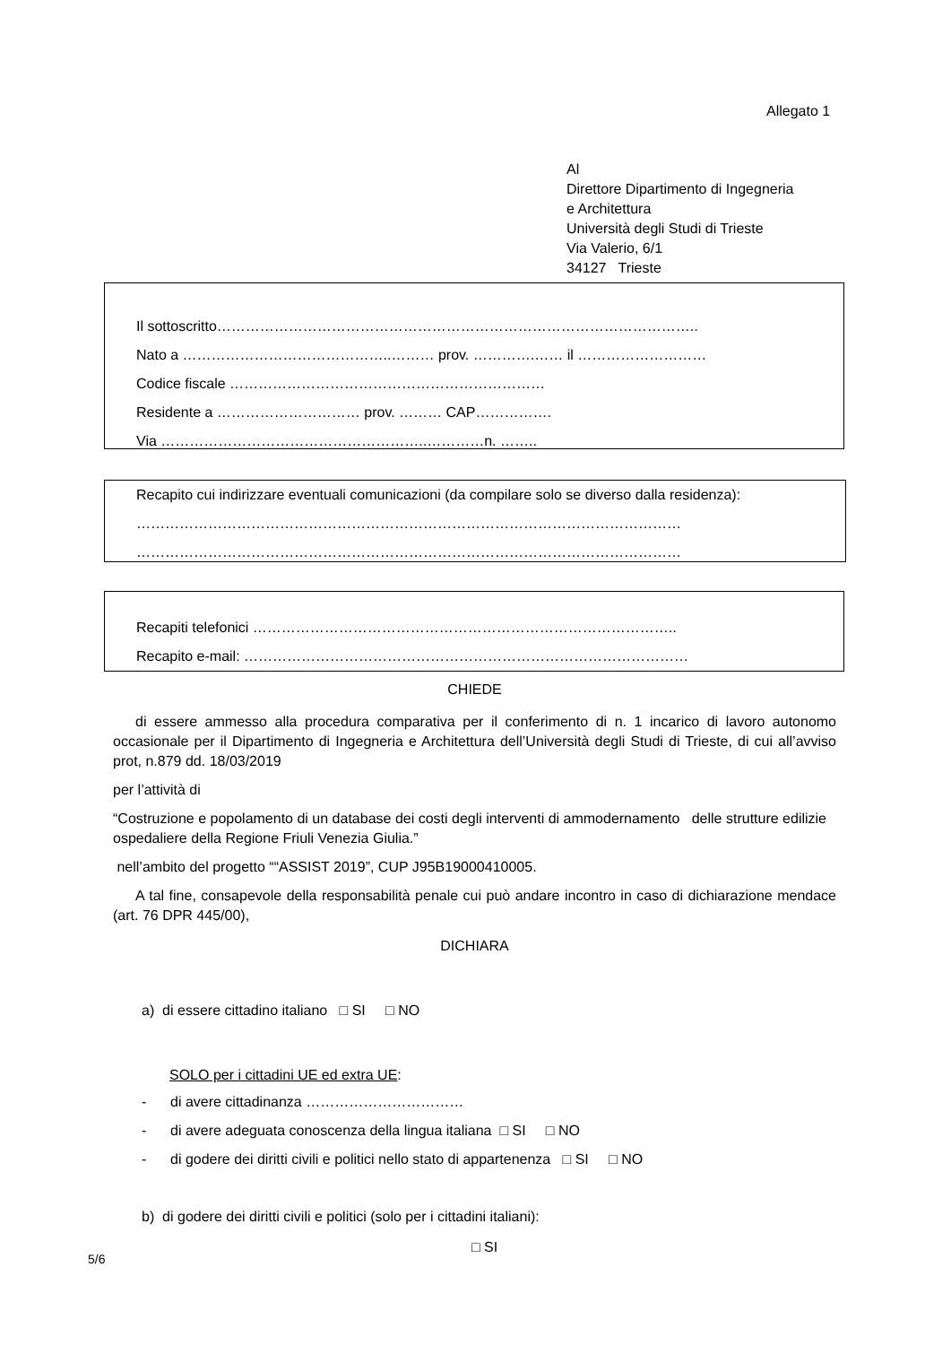Allegato 1
Al
Direttore Dipartimento di Ingegneria
e Architettura
Università degli Studi di Trieste
Via Valerio, 6/1
34127 Trieste
Il sottoscritto………………………………………………………………………………………..
Nato a ……………………………………..……… prov. ………….…… il ………………………
Codice fiscale …………………………………………………………
Residente a ………………………… prov. ……… CAP…………….
Via ………………………………………………..…………n. ……..
Recapito cui indirizzare eventuali comunicazioni (da compilare solo se diverso dalla residenza):
……………………………………………………………………………………………………
……………………………………………………………………………………………………
Recapiti telefonici ……………………………………………………………………………..
Recapito e-mail: …………………………………………………………………………………
CHIEDE
di essere ammesso alla procedura comparativa per il conferimento di n. 1 incarico di lavoro autonomo occasionale per il Dipartimento di Ingegneria e Architettura dell’Università degli Studi di Trieste, di cui all’avviso prot, n.879 dd. 18/03/2019
per l’attività di
“Costruzione e popolamento di un database dei costi degli interventi di ammodernamento delle strutture edilizie ospedaliere della Regione Friuli Venezia Giulia.”
nell’ambito del progetto ““ASSIST 2019”, CUP J95B19000410005.
A tal fine, consapevole della responsabilità penale cui può andare incontro in caso di dichiarazione mendace (art. 76 DPR 445/00),
DICHIARA
a) di essere cittadino italiano □ SI □ NO
SOLO per i cittadini UE ed extra UE:
- di avere cittadinanza ……………………………
- di avere adeguata conoscenza della lingua italiana □ SI □ NO
- di godere dei diritti civili e politici nello stato di appartenenza □ SI □ NO
b) di godere dei diritti civili e politici (solo per i cittadini italiani):
□ SI
5/6